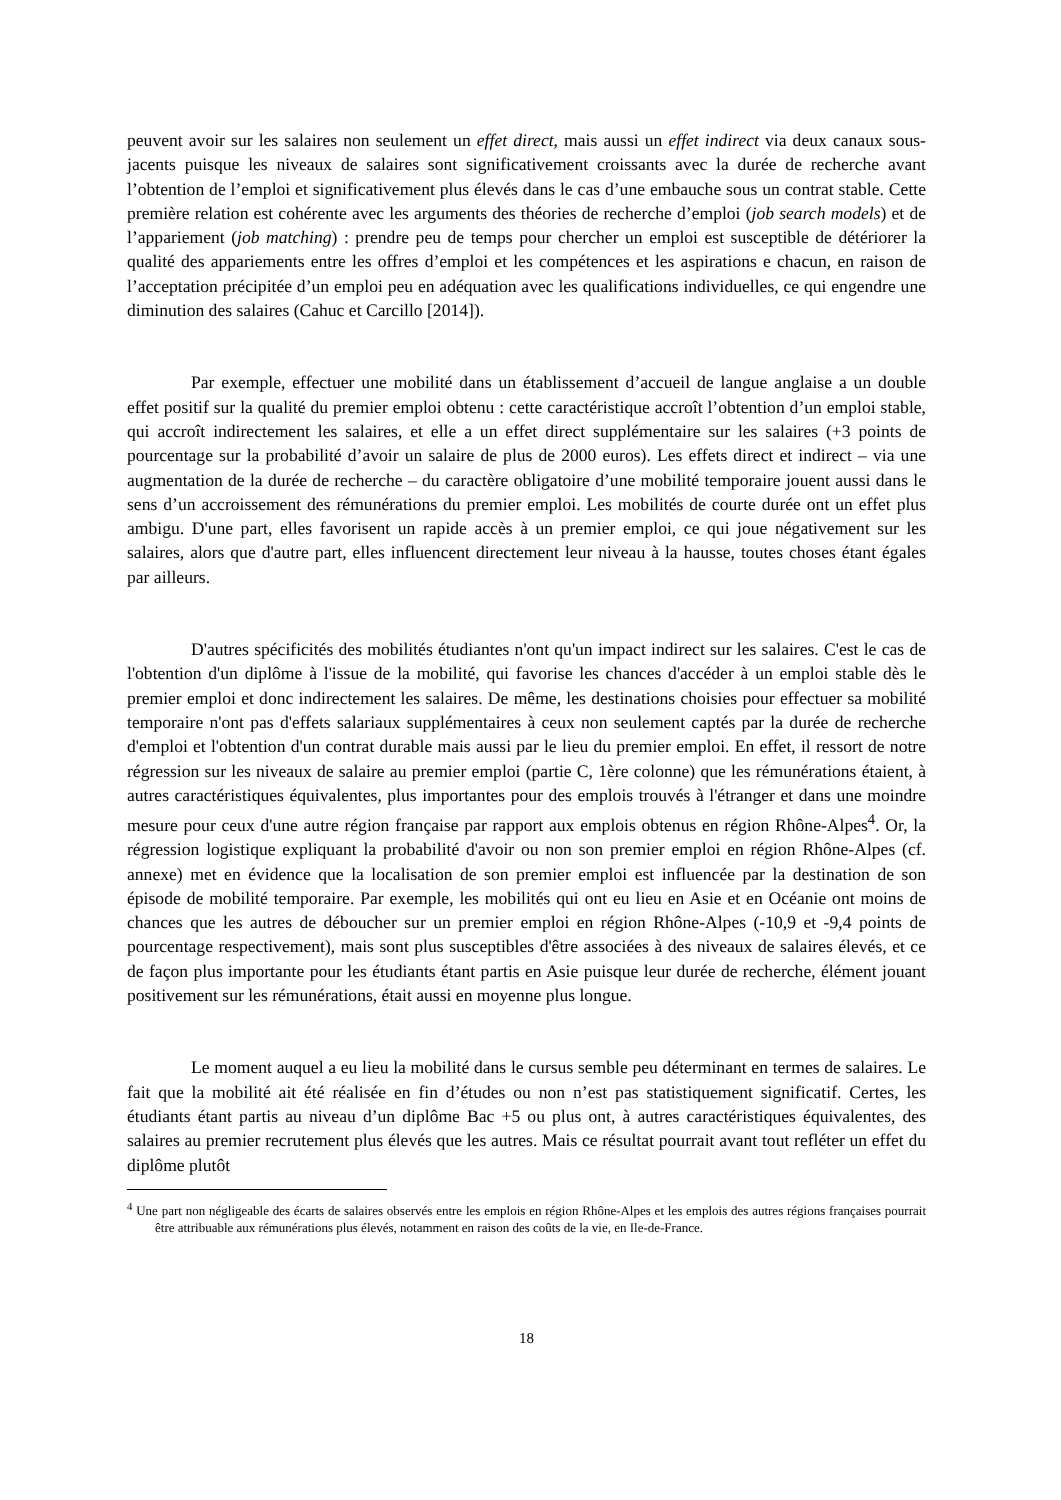peuvent avoir sur les salaires non seulement un effet direct, mais aussi un effet indirect via deux canaux sous-jacents puisque les niveaux de salaires sont significativement croissants avec la durée de recherche avant l’obtention de l’emploi et significativement plus élevés dans le cas d’une embauche sous un contrat stable. Cette première relation est cohérente avec les arguments des théories de recherche d’emploi (job search models) et de l’appariement (job matching) : prendre peu de temps pour chercher un emploi est susceptible de détériorer la qualité des appariements entre les offres d’emploi et les compétences et les aspirations e chacun, en raison de l’acceptation précipitée d’un emploi peu en adéquation avec les qualifications individuelles, ce qui engendre une diminution des salaires (Cahuc et Carcillo [2014]).
Par exemple, effectuer une mobilité dans un établissement d’accueil de langue anglaise a un double effet positif sur la qualité du premier emploi obtenu : cette caractéristique accroît l’obtention d’un emploi stable, qui accroît indirectement les salaires, et elle a un effet direct supplémentaire sur les salaires (+3 points de pourcentage sur la probabilité d’avoir un salaire de plus de 2000 euros). Les effets direct et indirect – via une augmentation de la durée de recherche – du caractère obligatoire d’une mobilité temporaire jouent aussi dans le sens d’un accroissement des rémunérations du premier emploi. Les mobilités de courte durée ont un effet plus ambigu. D'une part, elles favorisent un rapide accès à un premier emploi, ce qui joue négativement sur les salaires, alors que d'autre part, elles influencent directement leur niveau à la hausse, toutes choses étant égales par ailleurs.
D'autres spécificités des mobilités étudiantes n'ont qu'un impact indirect sur les salaires. C'est le cas de l'obtention d'un diplôme à l'issue de la mobilité, qui favorise les chances d'accéder à un emploi stable dès le premier emploi et donc indirectement les salaires. De même, les destinations choisies pour effectuer sa mobilité temporaire n'ont pas d'effets salariaux supplémentaires à ceux non seulement captés par la durée de recherche d'emploi et l'obtention d'un contrat durable mais aussi par le lieu du premier emploi. En effet, il ressort de notre régression sur les niveaux de salaire au premier emploi (partie C, 1ère colonne) que les rémunérations étaient, à autres caractéristiques équivalentes, plus importantes pour des emplois trouvés à l'étranger et dans une moindre mesure pour ceux d'une autre région française par rapport aux emplois obtenus en région Rhône-Alpes<sup>4</sup>. Or, la régression logistique expliquant la probabilité d'avoir ou non son premier emploi en région Rhône-Alpes (cf. annexe) met en évidence que la localisation de son premier emploi est influencée par la destination de son épisode de mobilité temporaire. Par exemple, les mobilités qui ont eu lieu en Asie et en Océanie ont moins de chances que les autres de déboucher sur un premier emploi en région Rhône-Alpes (-10,9 et -9,4 points de pourcentage respectivement), mais sont plus susceptibles d'être associées à des niveaux de salaires élevés, et ce de façon plus importante pour les étudiants étant partis en Asie puisque leur durée de recherche, élément jouant positivement sur les rémunérations, était aussi en moyenne plus longue.
Le moment auquel a eu lieu la mobilité dans le cursus semble peu déterminant en termes de salaires. Le fait que la mobilité ait été réalisée en fin d’études ou non n’est pas statistiquement significatif. Certes, les étudiants étant partis au niveau d’un diplôme Bac +5 ou plus ont, à autres caractéristiques équivalentes, des salaires au premier recrutement plus élevés que les autres. Mais ce résultat pourrait avant tout refléter un effet du diplôme plutôt
<sup>4</sup> Une part non négligeable des écarts de salaires observés entre les emplois en région Rhône-Alpes et les emplois des autres régions françaises pourrait être attribuable aux rémunérations plus élevés, notamment en raison des coûts de la vie, en Ile-de-France.
18